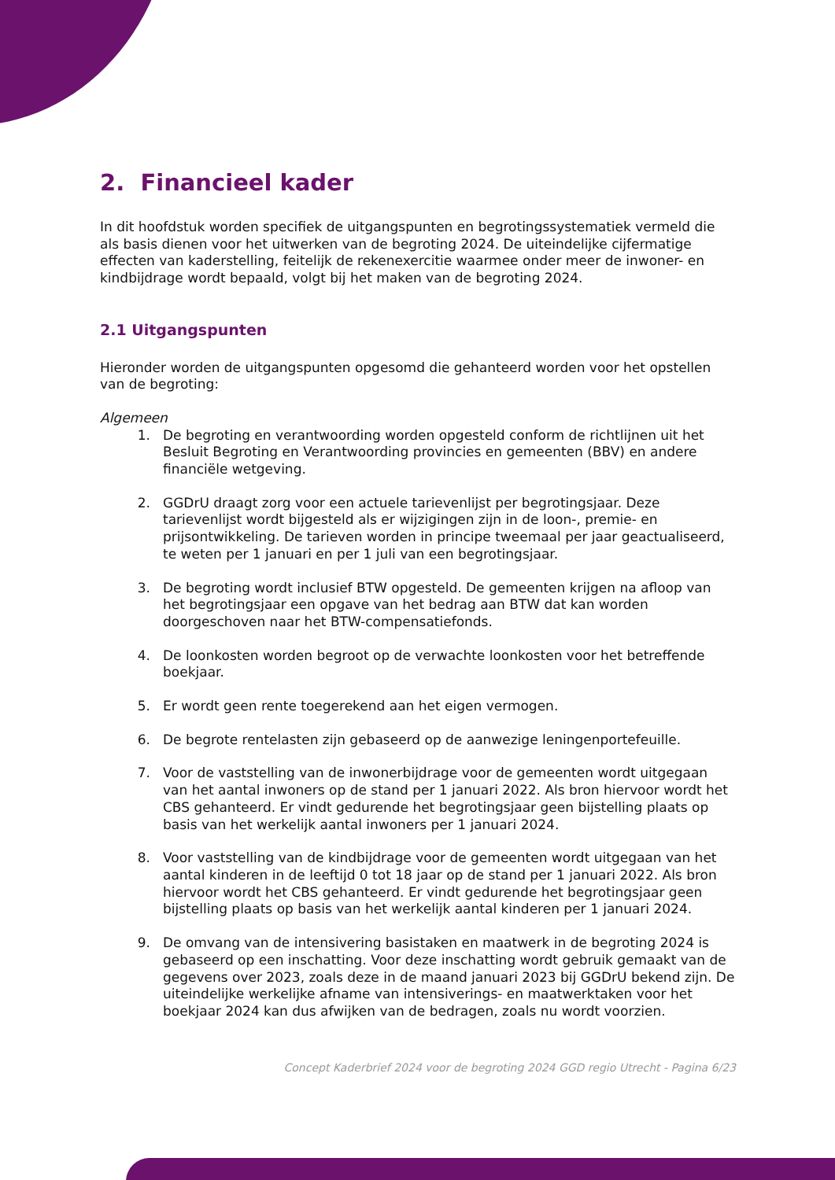2. Financieel kader
In dit hoofdstuk worden specifiek de uitgangspunten en begrotingssystematiek vermeld die als basis dienen voor het uitwerken van de begroting 2024. De uiteindelijke cijfermatige effecten van kaderstelling, feitelijk de rekenexercitie waarmee onder meer de inwoner- en kindbijdrage wordt bepaald, volgt bij het maken van de begroting 2024.
2.1 Uitgangspunten
Hieronder worden de uitgangspunten opgesomd die gehanteerd worden voor het opstellen van de begroting:
Algemeen
1. De begroting en verantwoording worden opgesteld conform de richtlijnen uit het Besluit Begroting en Verantwoording provincies en gemeenten (BBV) en andere financiële wetgeving.
2. GGDrU draagt zorg voor een actuele tarievenlijst per begrotingsjaar. Deze tarievenlijst wordt bijgesteld als er wijzigingen zijn in de loon-, premie- en prijsontwikkeling. De tarieven worden in principe tweemaal per jaar geactualiseerd, te weten per 1 januari en per 1 juli van een begrotingsjaar.
3. De begroting wordt inclusief BTW opgesteld. De gemeenten krijgen na afloop van het begrotingsjaar een opgave van het bedrag aan BTW dat kan worden doorgeschoven naar het BTW-compensatiefonds.
4. De loonkosten worden begroot op de verwachte loonkosten voor het betreffende boekjaar.
5. Er wordt geen rente toegerekend aan het eigen vermogen.
6. De begrote rentelasten zijn gebaseerd op de aanwezige leningenportefeuille.
7. Voor de vaststelling van de inwonerbijdrage voor de gemeenten wordt uitgegaan van het aantal inwoners op de stand per 1 januari 2022. Als bron hiervoor wordt het CBS gehanteerd. Er vindt gedurende het begrotingsjaar geen bijstelling plaats op basis van het werkelijk aantal inwoners per 1 januari 2024.
8. Voor vaststelling van de kindbijdrage voor de gemeenten wordt uitgegaan van het aantal kinderen in de leeftijd 0 tot 18 jaar op de stand per 1 januari 2022. Als bron hiervoor wordt het CBS gehanteerd. Er vindt gedurende het begrotingsjaar geen bijstelling plaats op basis van het werkelijk aantal kinderen per 1 januari 2024.
9. De omvang van de intensivering basistaken en maatwerk in de begroting 2024 is gebaseerd op een inschatting. Voor deze inschatting wordt gebruik gemaakt van de gegevens over 2023, zoals deze in de maand januari 2023 bij GGDrU bekend zijn. De uiteindelijke werkelijke afname van intensiverings- en maatwerktaken voor het boekjaar 2024 kan dus afwijken van de bedragen, zoals nu wordt voorzien.
Concept Kaderbrief 2024 voor de begroting 2024 GGD regio Utrecht - Pagina 6/23